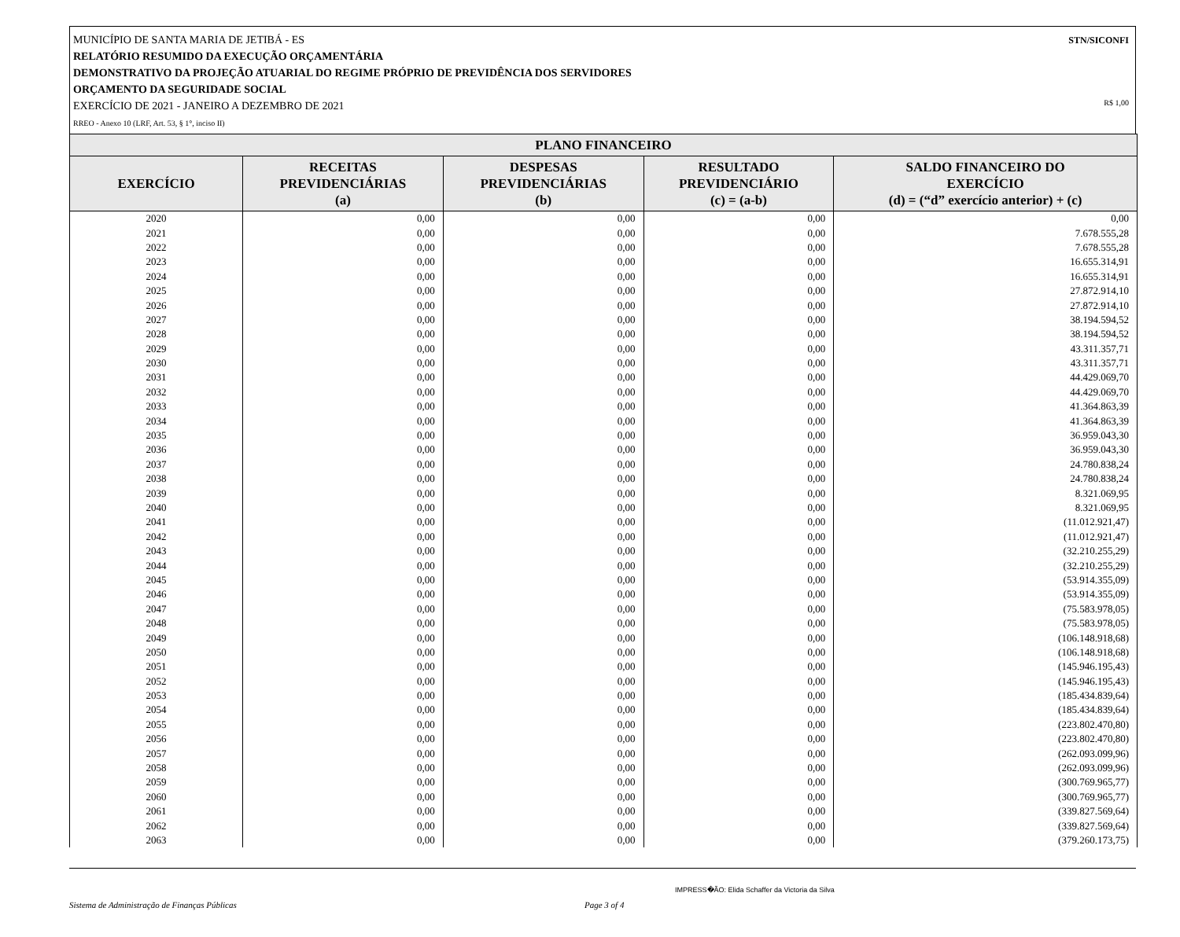STN/SICONFI MUNICÍPIO DE SANTA MARIA DE JETIBÁ - ES
RELATÓRIO RESUMIDO DA EXECUÇÃO ORÇAMENTÁRIA
DEMONSTRATIVO DA PROJEÇÃO ATUARIAL DO REGIME PRÓPRIO DE PREVIDÊNCIA DOS SERVIDORES
ORÇAMENTO DA SEGURIDADE SOCIAL
R$ 1,00 EXERCÍCIO DE 2021 - JANEIRO A DEZEMBRO DE 2021
RREO - Anexo 10 (LRF, Art. 53, § 1°, inciso II)
| PLANO FINANCEIRO | | | | |
| --- | --- | --- | --- | --- |
| EXERCÍCIO | RECEITAS PREVIDENCIÁRIAS (a) | DESPESAS PREVIDENCIÁRIAS (b) | RESULTADO PREVIDENCIÁRIO (c) = (a-b) | SALDO FINANCEIRO DO EXERCÍCIO (d) = (“d” exercício anterior) + (c) |
| 2020 | 0,00 | 0,00 | 0,00 | 0,00 |
| 2021 | 0,00 | 0,00 | 0,00 | 7.678.555,28 |
| 2022 | 0,00 | 0,00 | 0,00 | 7.678.555,28 |
| 2023 | 0,00 | 0,00 | 0,00 | 16.655.314,91 |
| 2024 | 0,00 | 0,00 | 0,00 | 16.655.314,91 |
| 2025 | 0,00 | 0,00 | 0,00 | 27.872.914,10 |
| 2026 | 0,00 | 0,00 | 0,00 | 27.872.914,10 |
| 2027 | 0,00 | 0,00 | 0,00 | 38.194.594,52 |
| 2028 | 0,00 | 0,00 | 0,00 | 38.194.594,52 |
| 2029 | 0,00 | 0,00 | 0,00 | 43.311.357,71 |
| 2030 | 0,00 | 0,00 | 0,00 | 43.311.357,71 |
| 2031 | 0,00 | 0,00 | 0,00 | 44.429.069,70 |
| 2032 | 0,00 | 0,00 | 0,00 | 44.429.069,70 |
| 2033 | 0,00 | 0,00 | 0,00 | 41.364.863,39 |
| 2034 | 0,00 | 0,00 | 0,00 | 41.364.863,39 |
| 2035 | 0,00 | 0,00 | 0,00 | 36.959.043,30 |
| 2036 | 0,00 | 0,00 | 0,00 | 36.959.043,30 |
| 2037 | 0,00 | 0,00 | 0,00 | 24.780.838,24 |
| 2038 | 0,00 | 0,00 | 0,00 | 24.780.838,24 |
| 2039 | 0,00 | 0,00 | 0,00 | 8.321.069,95 |
| 2040 | 0,00 | 0,00 | 0,00 | 8.321.069,95 |
| 2041 | 0,00 | 0,00 | 0,00 | (11.012.921,47) |
| 2042 | 0,00 | 0,00 | 0,00 | (11.012.921,47) |
| 2043 | 0,00 | 0,00 | 0,00 | (32.210.255,29) |
| 2044 | 0,00 | 0,00 | 0,00 | (32.210.255,29) |
| 2045 | 0,00 | 0,00 | 0,00 | (53.914.355,09) |
| 2046 | 0,00 | 0,00 | 0,00 | (53.914.355,09) |
| 2047 | 0,00 | 0,00 | 0,00 | (75.583.978,05) |
| 2048 | 0,00 | 0,00 | 0,00 | (75.583.978,05) |
| 2049 | 0,00 | 0,00 | 0,00 | (106.148.918,68) |
| 2050 | 0,00 | 0,00 | 0,00 | (106.148.918,68) |
| 2051 | 0,00 | 0,00 | 0,00 | (145.946.195,43) |
| 2052 | 0,00 | 0,00 | 0,00 | (145.946.195,43) |
| 2053 | 0,00 | 0,00 | 0,00 | (185.434.839,64) |
| 2054 | 0,00 | 0,00 | 0,00 | (185.434.839,64) |
| 2055 | 0,00 | 0,00 | 0,00 | (223.802.470,80) |
| 2056 | 0,00 | 0,00 | 0,00 | (223.802.470,80) |
| 2057 | 0,00 | 0,00 | 0,00 | (262.093.099,96) |
| 2058 | 0,00 | 0,00 | 0,00 | (262.093.099,96) |
| 2059 | 0,00 | 0,00 | 0,00 | (300.769.965,77) |
| 2060 | 0,00 | 0,00 | 0,00 | (300.769.965,77) |
| 2061 | 0,00 | 0,00 | 0,00 | (339.827.569,64) |
| 2062 | 0,00 | 0,00 | 0,00 | (339.827.569,64) |
| 2063 | 0,00 | 0,00 | 0,00 | (379.260.173,75) |
IMPRESS�ÃO: Elida Schaffer da Victoria da Silva
Sistema de Administração de Finanças Públicas Page 3 of 4